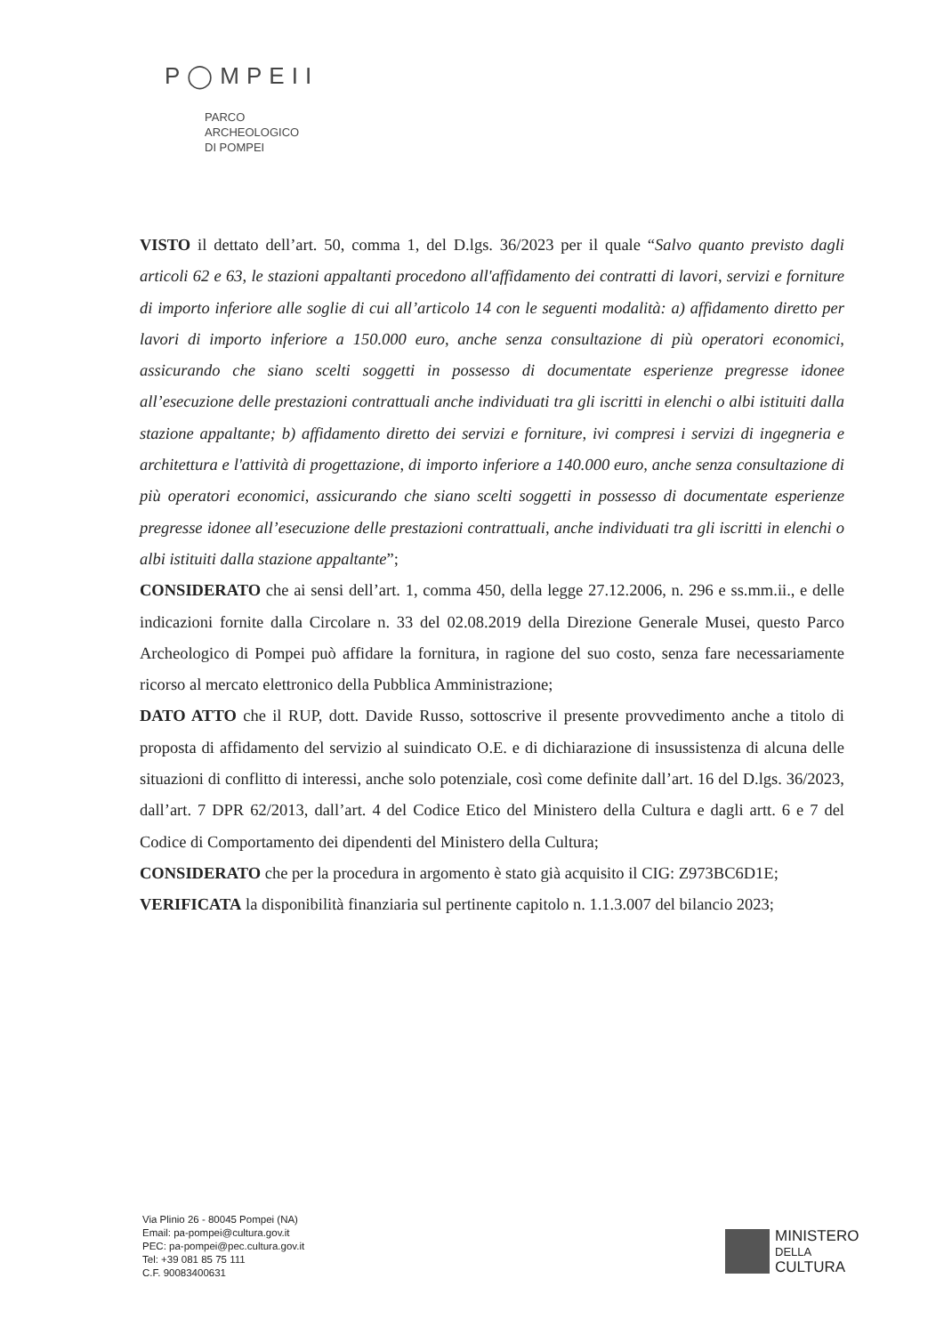P◯MPEII
PARCO
ARCHEOLOGICO
DI POMPEI
VISTO il dettato dell’art. 50, comma 1, del D.lgs. 36/2023 per il quale “Salvo quanto previsto dagli articoli 62 e 63, le stazioni appaltanti procedono all'affidamento dei contratti di lavori, servizi e forniture di importo inferiore alle soglie di cui all’articolo 14 con le seguenti modalità: a) affidamento diretto per lavori di importo inferiore a 150.000 euro, anche senza consultazione di più operatori economici, assicurando che siano scelti soggetti in possesso di documentate esperienze pregresse idonee all’esecuzione delle prestazioni contrattuali anche individuati tra gli iscritti in elenchi o albi istituiti dalla stazione appaltante; b) affidamento diretto dei servizi e forniture, ivi compresi i servizi di ingegneria e architettura e l'attività di progettazione, di importo inferiore a 140.000 euro, anche senza consultazione di più operatori economici, assicurando che siano scelti soggetti in possesso di documentate esperienze pregresse idonee all’esecuzione delle prestazioni contrattuali, anche individuati tra gli iscritti in elenchi o albi istituiti dalla stazione appaltante”;
CONSIDERATO che ai sensi dell’art. 1, comma 450, della legge 27.12.2006, n. 296 e ss.mm.ii., e delle indicazioni fornite dalla Circolare n. 33 del 02.08.2019 della Direzione Generale Musei, questo Parco Archeologico di Pompei può affidare la fornitura, in ragione del suo costo, senza fare necessariamente ricorso al mercato elettronico della Pubblica Amministrazione;
DATO ATTO che il RUP, dott. Davide Russo, sottoscrive il presente provvedimento anche a titolo di proposta di affidamento del servizio al suindicato O.E. e di dichiarazione di insussistenza di alcuna delle situazioni di conflitto di interessi, anche solo potenziale, così come definite dall’art. 16 del D.lgs. 36/2023, dall’art. 7 DPR 62/2013, dall’art. 4 del Codice Etico del Ministero della Cultura e dagli artt. 6 e 7 del Codice di Comportamento dei dipendenti del Ministero della Cultura;
CONSIDERATO che per la procedura in argomento è stato già acquisito il CIG: Z973BC6D1E;
VERIFICATA la disponibilità finanziaria sul pertinente capitolo n. 1.1.3.007 del bilancio 2023;
Via Plinio 26 - 80045 Pompei (NA)
Email: pa-pompei@cultura.gov.it
PEC: pa-pompei@pec.cultura.gov.it
Tel: +39 081 85 75 111
C.F. 90083400631
MINISTERO
DELLA
CULTURA